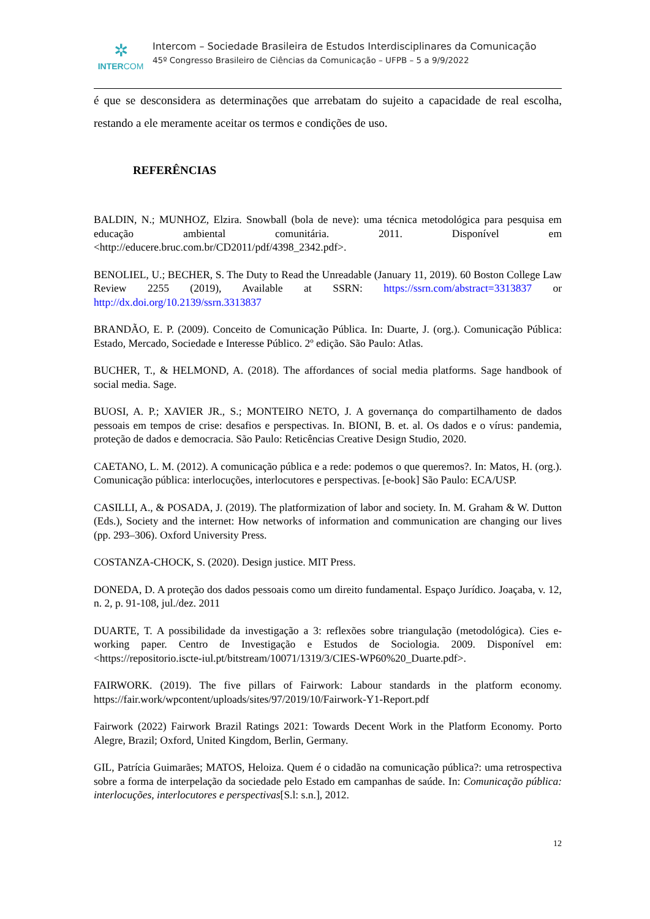✲
INTERCOM
Intercom – Sociedade Brasileira de Estudos Interdisciplinares da Comunicação
45º Congresso Brasileiro de Ciências da Comunicação – UFPB – 5 a 9/9/2022
é que se desconsidera as determinações que arrebatam do sujeito a capacidade de real escolha, restando a ele meramente aceitar os termos e condições de uso.
REFERÊNCIAS
BALDIN, N.; MUNHOZ, Elzira. Snowball (bola de neve): uma técnica metodológica para pesquisa em educação ambiental comunitária. 2011. Disponível em <http://educere.bruc.com.br/CD2011/pdf/4398_2342.pdf>.
BENOLIEL, U.; BECHER, S. The Duty to Read the Unreadable (January 11, 2019). 60 Boston College Law Review 2255 (2019), Available at SSRN: https://ssrn.com/abstract=3313837 or http://dx.doi.org/10.2139/ssrn.3313837
BRANDÃO, E. P. (2009). Conceito de Comunicação Pública. In: Duarte, J. (org.). Comunicação Pública: Estado, Mercado, Sociedade e Interesse Público. 2º edição. São Paulo: Atlas.
BUCHER, T., & HELMOND, A. (2018). The affordances of social media platforms. Sage handbook of social media. Sage.
BUOSI, A. P.; XAVIER JR., S.; MONTEIRO NETO, J. A governança do compartilhamento de dados pessoais em tempos de crise: desafios e perspectivas. In. BIONI, B. et. al. Os dados e o vírus: pandemia, proteção de dados e democracia. São Paulo: Reticências Creative Design Studio, 2020.
CAETANO, L. M. (2012). A comunicação pública e a rede: podemos o que queremos?. In: Matos, H. (org.). Comunicação pública: interlocuções, interlocutores e perspectivas. [e-book] São Paulo: ECA/USP.
CASILLI, A., & POSADA, J. (2019). The platformization of labor and society. In. M. Graham & W. Dutton (Eds.), Society and the internet: How networks of information and communication are changing our lives (pp. 293–306). Oxford University Press.
COSTANZA-CHOCK, S. (2020). Design justice. MIT Press.
DONEDA, D. A proteção dos dados pessoais como um direito fundamental. Espaço Jurídico. Joaçaba, v. 12, n. 2, p. 91-108, jul./dez. 2011
DUARTE, T. A possibilidade da investigação a 3: reflexões sobre triangulação (metodológica). Cies e-working paper. Centro de Investigação e Estudos de Sociologia. 2009. Disponível em: <https://repositorio.iscte-iul.pt/bitstream/10071/1319/3/CIES-WP60%20_Duarte.pdf>.
FAIRWORK. (2019). The five pillars of Fairwork: Labour standards in the platform economy. https://fair.work/wpcontent/uploads/sites/97/2019/10/Fairwork-Y1-Report.pdf
Fairwork (2022) Fairwork Brazil Ratings 2021: Towards Decent Work in the Platform Economy. Porto Alegre, Brazil; Oxford, United Kingdom, Berlin, Germany.
GIL, Patrícia Guimarães; MATOS, Heloiza. Quem é o cidadão na comunicação pública?: uma retrospectiva sobre a forma de interpelação da sociedade pelo Estado em campanhas de saúde. In: Comunicação pública: interlocuções, interlocutores e perspectivas[S.l: s.n.], 2012.
12